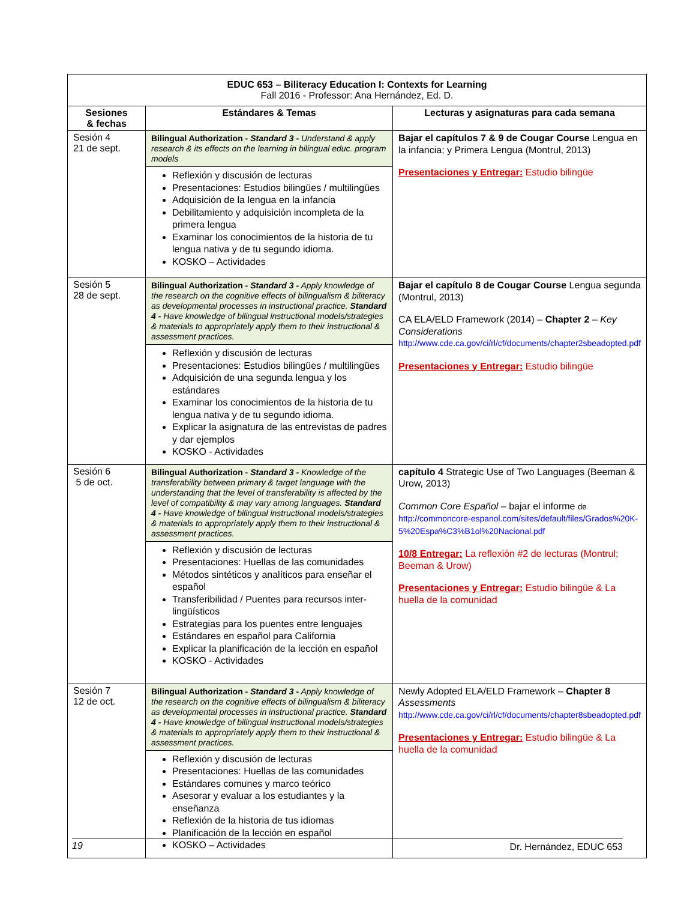| EDUC 653 – Biliteracy Education I: Contexts for Learning Fall 2016 - Professor: Ana Hernández, Ed. D. | | |
| --- | --- | --- |
| Sesiones & fechas | Estándares & Temas | Lecturas y asignaturas para cada semana |
| Sesión 4 21 de sept. | Bilingual Authorization - Standard 3 - Understand & apply research & its effects on the learning in bilingual educ. program models Reflexión y discusión de lecturas Presentaciones: Estudios bilingües / multilingües Adquisición de la lengua en la infancia Debilitamiento y adquisición incompleta de la primera lengua Examinar los conocimientos de la historia de tu lengua nativa y de tu segundo idioma. KOSKO – Actividades | Bajar el capítulos 7 & 9 de Cougar Course Lengua en la infancia; y Primera Lengua (Montrul, 2013) Presentaciones y Entregar: Estudio bilingüe |
| Sesión 5 28 de sept. | Bilingual Authorization - Standard 3 - Apply knowledge of the research on the cognitive effects of bilingualism & biliteracy as developmental processes in instructional practice. Standard 4 - Have knowledge of bilingual instructional models/strategies & materials to appropriately apply them to their instructional & assessment practices. Reflexión y discusión de lecturas Presentaciones: Estudios bilingües / multilingües Adquisición de una segunda lengua y los estándares Examinar los conocimientos de la historia de tu lengua nativa y de tu segundo idioma. Explicar la asignatura de las entrevistas de padres y dar ejemplos KOSKO - Actividades | Bajar el capítulo 8 de Cougar Course Lengua segunda (Montrul, 2013) CA ELA/ELD Framework (2014) – Chapter 2 – Key Considerations http://www.cde.ca.gov/ci/rl/cf/documents/chapter2sbeadopted.pdf Presentaciones y Entregar: Estudio bilingüe |
| Sesión 6 5 de oct. | Bilingual Authorization - Standard 3 - Knowledge of the transferability between primary & target language with the understanding that the level of transferability is affected by the level of compatibility & may vary among languages. Standard 4 - Have knowledge of bilingual instructional models/strategies & materials to appropriately apply them to their instructional & assessment practices. Reflexión y discusión de lecturas Presentaciones: Huellas de las comunidades Métodos sintéticos y analíticos para enseñar el español Transferibilidad / Puentes para recursos inter-lingüísticos Estrategias para los puentes entre lenguajes Estándares en español para California Explicar la planificación de la lección en español KOSKO - Actividades | capítulo 4 Strategic Use of Two Languages (Beeman & Urow, 2013) Common Core Español – bajar el informe de http://commoncore-espanol.com/sites/default/files/Grados%20K-5%20Espa%C3%B1ol%20Nacional.pdf 10/8 Entregar: La reflexión #2 de lecturas (Montrul; Beeman & Urow) Presentaciones y Entregar: Estudio bilingüe & La huella de la comunidad |
| Sesión 7 12 de oct. | Bilingual Authorization - Standard 3 - Apply knowledge of the research on the cognitive effects of bilingualism & biliteracy as developmental processes in instructional practice. Standard 4 - Have knowledge of bilingual instructional models/strategies & materials to appropriately apply them to their instructional & assessment practices. Reflexión y discusión de lecturas Presentaciones: Huellas de las comunidades Estándares comunes y marco teórico Asesorar y evaluar a los estudiantes y la enseñanza Reflexión de la historia de tus idiomas Planificación de la lección en español KOSKO – Actividades | Newly Adopted ELA/ELD Framework – Chapter 8 Assessments http://www.cde.ca.gov/ci/rl/cf/documents/chapter8sbeadopted.pdf Presentaciones y Entregar: Estudio bilingüe & La huella de la comunidad |
19 Dr. Hernández, EDUC 653